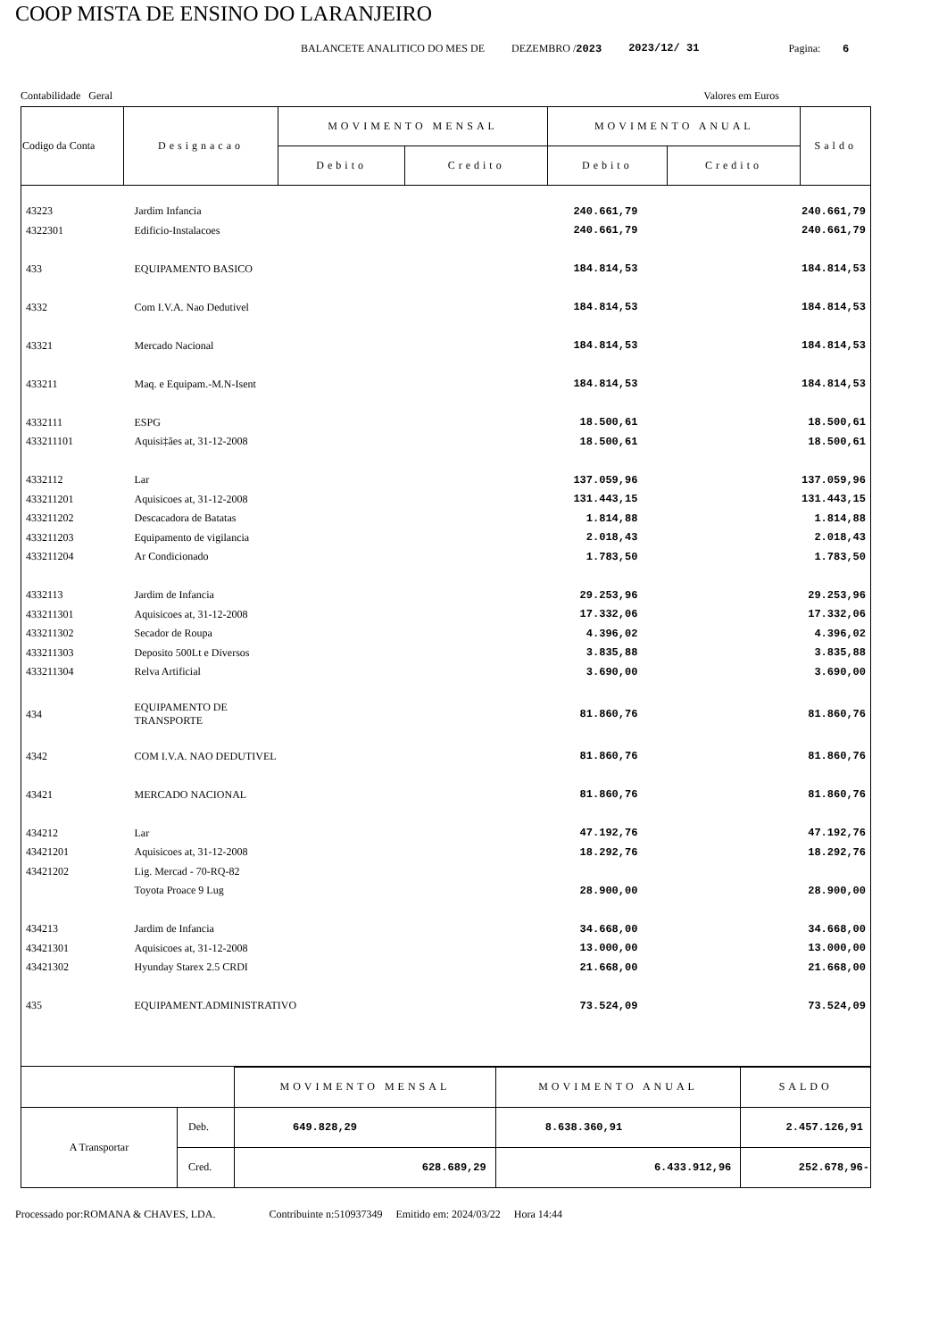COOP MISTA DE ENSINO DO LARANJEIRO
BALANCETE ANALITICO DO MES DE DEZEMBRO /2023 2023/12/ 31 Pagina: 6
Contabilidade Geral Valores em Euros
| Codigo da Conta | Designacao | MOVIMENTO MENSAL | | MOVIMENTO ANUAL | | Saldo |
| --- | --- | --- | --- | --- | --- | --- |
| | | Debito | Credito | Debito | Credito | |
| 43223 | Jardim Infancia | | | 240.661,79 | | 240.661,79 |
| 4322301 | Edificio-Instalacoes | | | 240.661,79 | | 240.661,79 |
| 433 | EQUIPAMENTO BASICO | | | 184.814,53 | | 184.814,53 |
| 4332 | Com I.V.A. Nao Dedutivel | | | 184.814,53 | | 184.814,53 |
| 43321 | Mercado Nacional | | | 184.814,53 | | 184.814,53 |
| 433211 | Maq. e Equipam.-M.N-Isent | | | 184.814,53 | | 184.814,53 |
| 4332111 | ESPG | | | 18.500,61 | | 18.500,61 |
| 433211101 | Aquisi‡ães at, 31-12-2008 | | | 18.500,61 | | 18.500,61 |
| 4332112 | Lar | | | 137.059,96 | | 137.059,96 |
| 433211201 | Aquisicoes at, 31-12-2008 | | | 131.443,15 | | 131.443,15 |
| 433211202 | Descacadora de Batatas | | | 1.814,88 | | 1.814,88 |
| 433211203 | Equipamento de vigilancia | | | 2.018,43 | | 2.018,43 |
| 433211204 | Ar Condicionado | | | 1.783,50 | | 1.783,50 |
| 4332113 | Jardim de Infancia | | | 29.253,96 | | 29.253,96 |
| 433211301 | Aquisicoes at, 31-12-2008 | | | 17.332,06 | | 17.332,06 |
| 433211302 | Secador de Roupa | | | 4.396,02 | | 4.396,02 |
| 433211303 | Deposito 500Lt e Diversos | | | 3.835,88 | | 3.835,88 |
| 433211304 | Relva Artificial | | | 3.690,00 | | 3.690,00 |
| 434 | EQUIPAMENTO DE TRANSPORTE | | | 81.860,76 | | 81.860,76 |
| 4342 | COM I.V.A. NAO DEDUTIVEL | | | 81.860,76 | | 81.860,76 |
| 43421 | MERCADO NACIONAL | | | 81.860,76 | | 81.860,76 |
| 434212 | Lar | | | 47.192,76 | | 47.192,76 |
| 43421201 | Aquisicoes at, 31-12-2008 | | | 18.292,76 | | 18.292,76 |
| 43421202 | Lig. Mercad - 70-RQ-82 | | | | | |
| | Toyota Proace 9 Lug | | | 28.900,00 | | 28.900,00 |
| 434213 | Jardim de Infancia | | | 34.668,00 | | 34.668,00 |
| 43421301 | Aquisicoes at, 31-12-2008 | | | 13.000,00 | | 13.000,00 |
| 43421302 | Hyunday Starex 2.5 CRDI | | | 21.668,00 | | 21.668,00 |
| 435 | EQUIPAMENT.ADMINISTRATIVO | | | 73.524,09 | | 73.524,09 |
| | | MOVIMENTO MENSAL | MOVIMENTO ANUAL | SALDO |
| A Transportar | Deb. | 649.828,29 | 8.638.360,91 | 2.457.126,91 |
| | Cred. | 628.689,29 | 6.433.912,96 | 252.678,96- |
Processado por:ROMANA & CHAVES, LDA. Contribuinte n:510937349 Emitido em: 2024/03/22 Hora 14:44